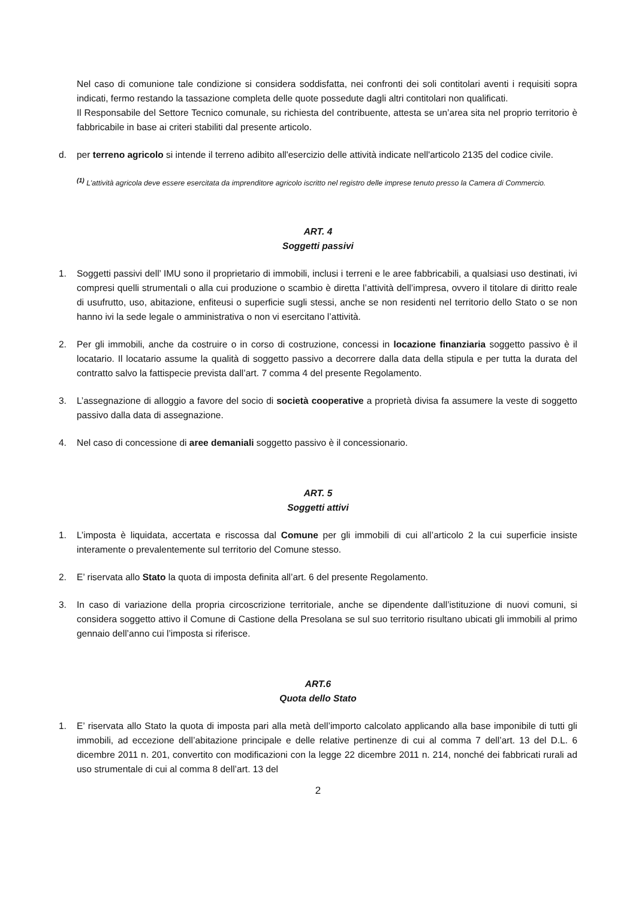Nel caso di comunione tale condizione si considera soddisfatta, nei confronti dei soli contitolari aventi i requisiti sopra indicati, fermo restando la tassazione completa delle quote possedute dagli altri contitolari non qualificati.
Il Responsabile del Settore Tecnico comunale, su richiesta del contribuente, attesta se un’area sita nel proprio territorio è fabbricabile in base ai criteri stabiliti dal presente articolo.
d. per terreno agricolo si intende il terreno adibito all'esercizio delle attività indicate nell'articolo 2135 del codice civile.
<sup>(1)</sup> L’attività agricola deve essere esercitata da imprenditore agricolo iscritto nel registro delle imprese tenuto presso la Camera di Commercio.
ART. 4
Soggetti passivi
1. Soggetti passivi dell’ IMU sono il proprietario di immobili, inclusi i terreni e le aree fabbricabili, a qualsiasi uso destinati, ivi compresi quelli strumentali o alla cui produzione o scambio è diretta l’attività dell’impresa, ovvero il titolare di diritto reale di usufrutto, uso, abitazione, enfiteusi o superficie sugli stessi, anche se non residenti nel territorio dello Stato o se non hanno ivi la sede legale o amministrativa o non vi esercitano l’attività.
2. Per gli immobili, anche da costruire o in corso di costruzione, concessi in locazione finanziaria soggetto passivo è il locatario. Il locatario assume la qualità di soggetto passivo a decorrere dalla data della stipula e per tutta la durata del contratto salvo la fattispecie prevista dall’art. 7 comma 4 del presente Regolamento.
3. L’assegnazione di alloggio a favore del socio di società cooperative a proprietà divisa fa assumere la veste di soggetto passivo dalla data di assegnazione.
4. Nel caso di concessione di aree demaniali soggetto passivo è il concessionario.
ART. 5
Soggetti attivi
1. L’imposta è liquidata, accertata e riscossa dal Comune per gli immobili di cui all’articolo 2 la cui superficie insiste interamente o prevalentemente sul territorio del Comune stesso.
2. E’ riservata allo Stato la quota di imposta definita all’art. 6 del presente Regolamento.
3. In caso di variazione della propria circoscrizione territoriale, anche se dipendente dall’istituzione di nuovi comuni, si considera soggetto attivo il Comune di Castione della Presolana se sul suo territorio risultano ubicati gli immobili al primo gennaio dell’anno cui l’imposta si riferisce.
ART.6
Quota dello Stato
1. E’ riservata allo Stato la quota di imposta pari alla metà dell’importo calcolato applicando alla base imponibile di tutti gli immobili, ad eccezione dell’abitazione principale e delle relative pertinenze di cui al comma 7 dell’art. 13 del D.L. 6 dicembre 2011 n. 201, convertito con modificazioni con la legge 22 dicembre 2011 n. 214, nonché dei fabbricati rurali ad uso strumentale di cui al comma 8 dell’art. 13 del
2